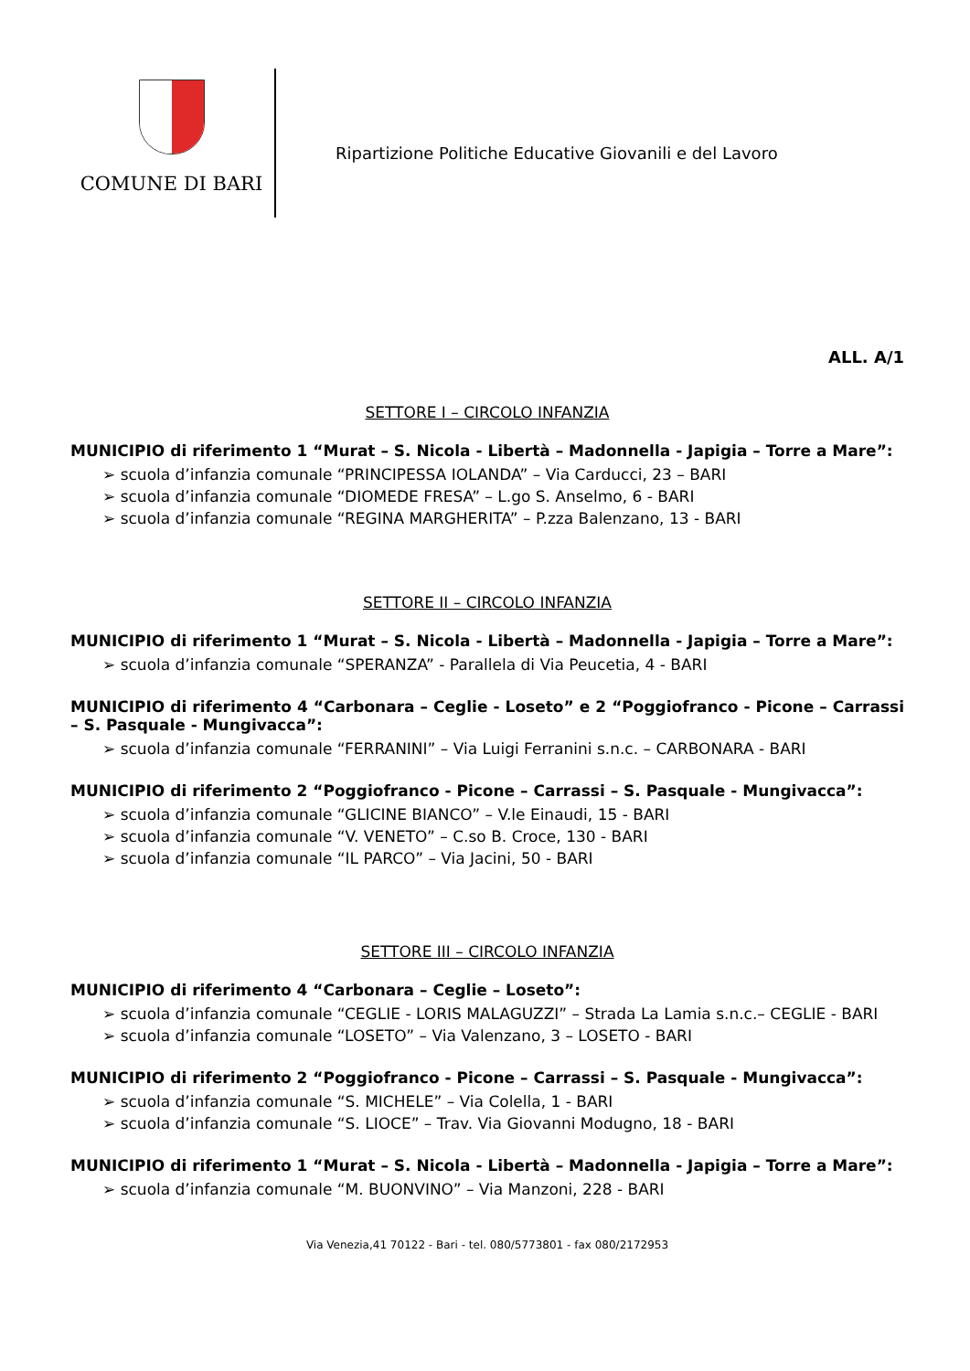COMUNE DI BARI
Ripartizione Politiche Educative Giovanili e del Lavoro
ALL. A/1
SETTORE I – CIRCOLO INFANZIA
MUNICIPIO di riferimento 1 “Murat – S. Nicola - Libertà – Madonnella - Japigia – Torre a Mare”:
➢ scuola d’infanzia comunale “PRINCIPESSA IOLANDA” – Via Carducci, 23 – BARI
➢ scuola d’infanzia comunale “DIOMEDE FRESA” – L.go S. Anselmo, 6 - BARI
➢ scuola d’infanzia comunale “REGINA MARGHERITA” – P.zza Balenzano, 13 - BARI
SETTORE II – CIRCOLO INFANZIA
MUNICIPIO di riferimento 1 “Murat – S. Nicola - Libertà – Madonnella - Japigia – Torre a Mare”:
➢ scuola d’infanzia comunale “SPERANZA” - Parallela di Via Peucetia, 4 - BARI
MUNICIPIO di riferimento 4 “Carbonara – Ceglie - Loseto” e 2 “Poggiofranco - Picone – Carrassi – S. Pasquale - Mungivacca”:
➢ scuola d’infanzia comunale “FERRANINI” – Via Luigi Ferranini s.n.c. – CARBONARA - BARI
MUNICIPIO di riferimento 2 “Poggiofranco - Picone – Carrassi – S. Pasquale - Mungivacca”:
➢ scuola d’infanzia comunale “GLICINE BIANCO” – V.le Einaudi, 15 - BARI
➢ scuola d’infanzia comunale “V. VENETO” – C.so B. Croce, 130 - BARI
➢ scuola d’infanzia comunale “IL PARCO” – Via Jacini, 50 - BARI
SETTORE III – CIRCOLO INFANZIA
MUNICIPIO di riferimento 4 “Carbonara – Ceglie – Loseto”:
➢ scuola d’infanzia comunale “CEGLIE - LORIS MALAGUZZI” – Strada La Lamia s.n.c.– CEGLIE - BARI
➢ scuola d’infanzia comunale “LOSETO” – Via Valenzano, 3 – LOSETO - BARI
MUNICIPIO di riferimento 2 “Poggiofranco - Picone – Carrassi – S. Pasquale - Mungivacca”:
➢ scuola d’infanzia comunale “S. MICHELE” – Via Colella, 1 - BARI
➢ scuola d’infanzia comunale “S. LIOCE” – Trav. Via Giovanni Modugno, 18 - BARI
MUNICIPIO di riferimento 1 “Murat – S. Nicola - Libertà – Madonnella - Japigia – Torre a Mare”:
➢ scuola d’infanzia comunale “M. BUONVINO” – Via Manzoni, 228 - BARI
Via Venezia,41 70122 - Bari - tel. 080/5773801 - fax 080/2172953